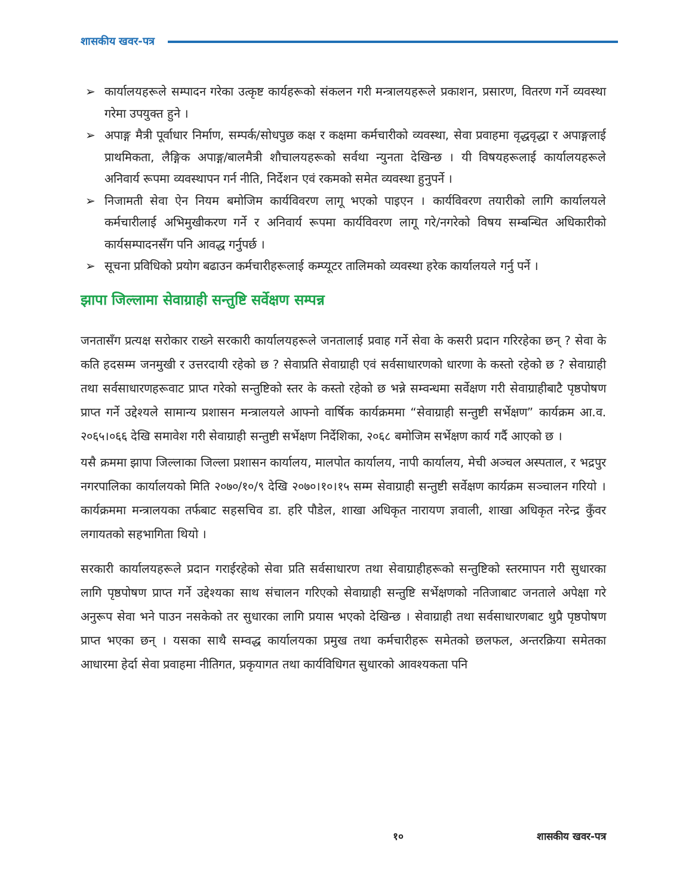शासकीय खवर-पत्र
➢ कार्यालयहरूले सम्पादन गरेका उत्कृष्ट कार्यहरूको संकलन गरी मन्त्रालयहरूले प्रकाशन, प्रसारण, वितरण गर्ने व्यवस्था गरेमा उपयुक्त हुने ।
➢ अपाङ्ग मैत्री पूर्वाधार निर्माण, सम्पर्क/सोधपुछ कक्ष र कक्षमा कर्मचारीको व्यवस्था, सेवा प्रवाहमा वृद्धवृद्धा र अपाङ्गलाई प्राथमिकता, लैङ्गिक अपाङ्ग/बालमैत्री शौचालयहरूको सर्वथा न्युनता देखिन्छ । यी विषयहरूलाई कार्यालयहरूले अनिवार्य रूपमा व्यवस्थापन गर्न नीति, निर्देशन एवं रकमको समेत व्यवस्था हुनुपर्ने ।
➢ निजामती सेवा ऐन नियम बमोजिम कार्यविवरण लागू भएको पाइएन । कार्यविवरण तयारीको लागि कार्यालयले कर्मचारीलाई अभिमुखीकरण गर्ने र अनिवार्य रूपमा कार्यविवरण लागू गरे/नगरेको विषय सम्बन्धित अधिकारीको कार्यसम्पादनसँग पनि आवद्ध गर्नुपर्छ ।
➢ सूचना प्रविधिको प्रयोग बढाउन कर्मचारीहरूलाई कम्प्यूटर तालिमको व्यवस्था हरेक कार्यालयले गर्नु पर्ने ।
झापा जिल्लामा सेवाग्राही सन्तुष्टि सर्वेक्षण सम्पन्न
जनतासँग प्रत्यक्ष सरोकार राख्ने सरकारी कार्यालयहरूले जनतालाई प्रवाह गर्ने सेवा के कसरी प्रदान गरिरहेका छन् ? सेवा के कति हदसम्म जनमुखी र उत्तरदायी रहेको छ ? सेवाप्रति सेवाग्राही एवं सर्वसाधारणको धारणा के कस्तो रहेको छ ? सेवाग्राही तथा सर्वसाधारणहरूवाट प्राप्त गरेको सन्तुष्टिको स्तर के कस्तो रहेको छ भन्ने सम्वन्धमा सर्वेक्षण गरी सेवाग्राहीबाटै पृष्ठपोषण प्राप्त गर्ने उद्देश्यले सामान्य प्रशासन मन्त्रालयले आफ्नो वार्षिक कार्यक्रममा “सेवाग्राही सन्तुष्टी सर्भेक्षण” कार्यक्रम आ.व. २०६५।०६६ देखि समावेश गरी सेवाग्राही सन्तुष्टी सर्भेक्षण निर्देशिका, २०६८ बमोजिम सर्भेक्षण कार्य गर्दै आएको छ ।
यसै क्रममा झापा जिल्लाका जिल्ला प्रशासन कार्यालय, मालपोत कार्यालय, नापी कार्यालय, मेची अञ्चल अस्पताल, र भद्रपुर नगरपालिका कार्यालयको मिति २०७०/१०/९ देखि २०७०।१०।१५ सम्म सेवाग्राही सन्तुष्टी सर्वेक्षण कार्यक्रम सञ्चालन गरियो । कार्यक्रममा मन्त्रालयका तर्फबाट सहसचिव डा. हरि पौडेल, शाखा अधिकृत नारायण ज्ञवाली, शाखा अधिकृत नरेन्द्र कुँवर लगायतको सहभागिता थियो ।
सरकारी कार्यालयहरूले प्रदान गराईरहेको सेवा प्रति सर्वसाधारण तथा सेवाग्राहीहरूको सन्तुष्टिको स्तरमापन गरी सुधारका लागि पृष्ठपोषण प्राप्त गर्ने उद्देश्यका साथ संचालन गरिएको सेवाग्राही सन्तुष्टि सर्भेक्षणको नतिजाबाट जनताले अपेक्षा गरे अनुरूप सेवा भने पाउन नसकेको तर सुधारका लागि प्रयास भएको देखिन्छ । सेवाग्राही तथा सर्वसाधारणबाट थुप्रै पृष्ठपोषण प्राप्त भएका छन् । यसका साथै सम्वद्ध कार्यालयका प्रमुख तथा कर्मचारीहरू समेतको छलफल, अन्तरक्रिया समेतका आधारमा हेर्दा सेवा प्रवाहमा नीतिगत, प्रकृयागत तथा कार्यविधिगत सुधारको आवश्यकता पनि
१० शासकीय खवर-पत्र